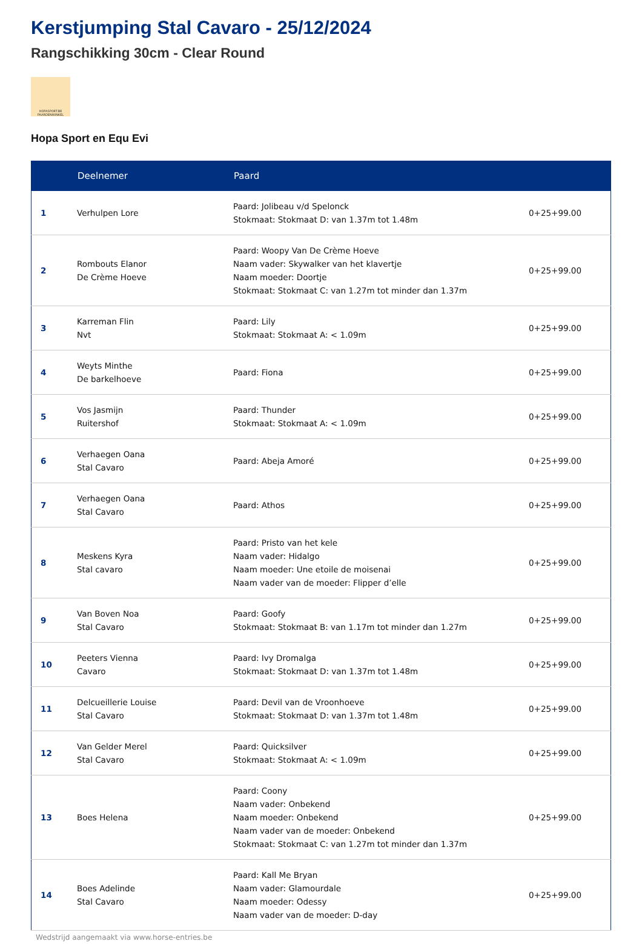Kerstjumping Stal Cavaro - 25/12/2024
Rangschikking 30cm - Clear Round
HOPASPORT.BE
PAARDENWINKEL
Hopa Sport en Equ Evi
| | Deelnemer | Paard | |
| --- | --- | --- | --- |
| 1 | Verhulpen Lore | Paard: Jolibeau v/d Spelonck Stokmaat: Stokmaat D: van 1.37m tot 1.48m | 0+25+99.00 |
| 2 | Rombouts Elanor De Crème Hoeve | Paard: Woopy Van De Crème Hoeve Naam vader: Skywalker van het klavertje Naam moeder: Doortje Stokmaat: Stokmaat C: van 1.27m tot minder dan 1.37m | 0+25+99.00 |
| 3 | Karreman Flin Nvt | Paard: Lily Stokmaat: Stokmaat A: < 1.09m | 0+25+99.00 |
| 4 | Weyts Minthe De barkelhoeve | Paard: Fiona | 0+25+99.00 |
| 5 | Vos Jasmijn Ruitershof | Paard: Thunder Stokmaat: Stokmaat A: < 1.09m | 0+25+99.00 |
| 6 | Verhaegen Oana Stal Cavaro | Paard: Abeja Amoré | 0+25+99.00 |
| 7 | Verhaegen Oana Stal Cavaro | Paard: Athos | 0+25+99.00 |
| 8 | Meskens Kyra Stal cavaro | Paard: Pristo van het kele Naam vader: Hidalgo Naam moeder: Une etoile de moisenai Naam vader van de moeder: Flipper d’elle | 0+25+99.00 |
| 9 | Van Boven Noa Stal Cavaro | Paard: Goofy Stokmaat: Stokmaat B: van 1.17m tot minder dan 1.27m | 0+25+99.00 |
| 10 | Peeters Vienna Cavaro | Paard: Ivy Dromalga Stokmaat: Stokmaat D: van 1.37m tot 1.48m | 0+25+99.00 |
| 11 | Delcueillerie Louise Stal Cavaro | Paard: Devil van de Vroonhoeve Stokmaat: Stokmaat D: van 1.37m tot 1.48m | 0+25+99.00 |
| 12 | Van Gelder Merel Stal Cavaro | Paard: Quicksilver Stokmaat: Stokmaat A: < 1.09m | 0+25+99.00 |
| 13 | Boes Helena | Paard: Coony Naam vader: Onbekend Naam moeder: Onbekend Naam vader van de moeder: Onbekend Stokmaat: Stokmaat C: van 1.27m tot minder dan 1.37m | 0+25+99.00 |
| 14 | Boes Adelinde Stal Cavaro | Paard: Kall Me Bryan Naam vader: Glamourdale Naam moeder: Odessy Naam vader van de moeder: D-day | 0+25+99.00 |
Wedstrijd aangemaakt via www.horse-entries.be